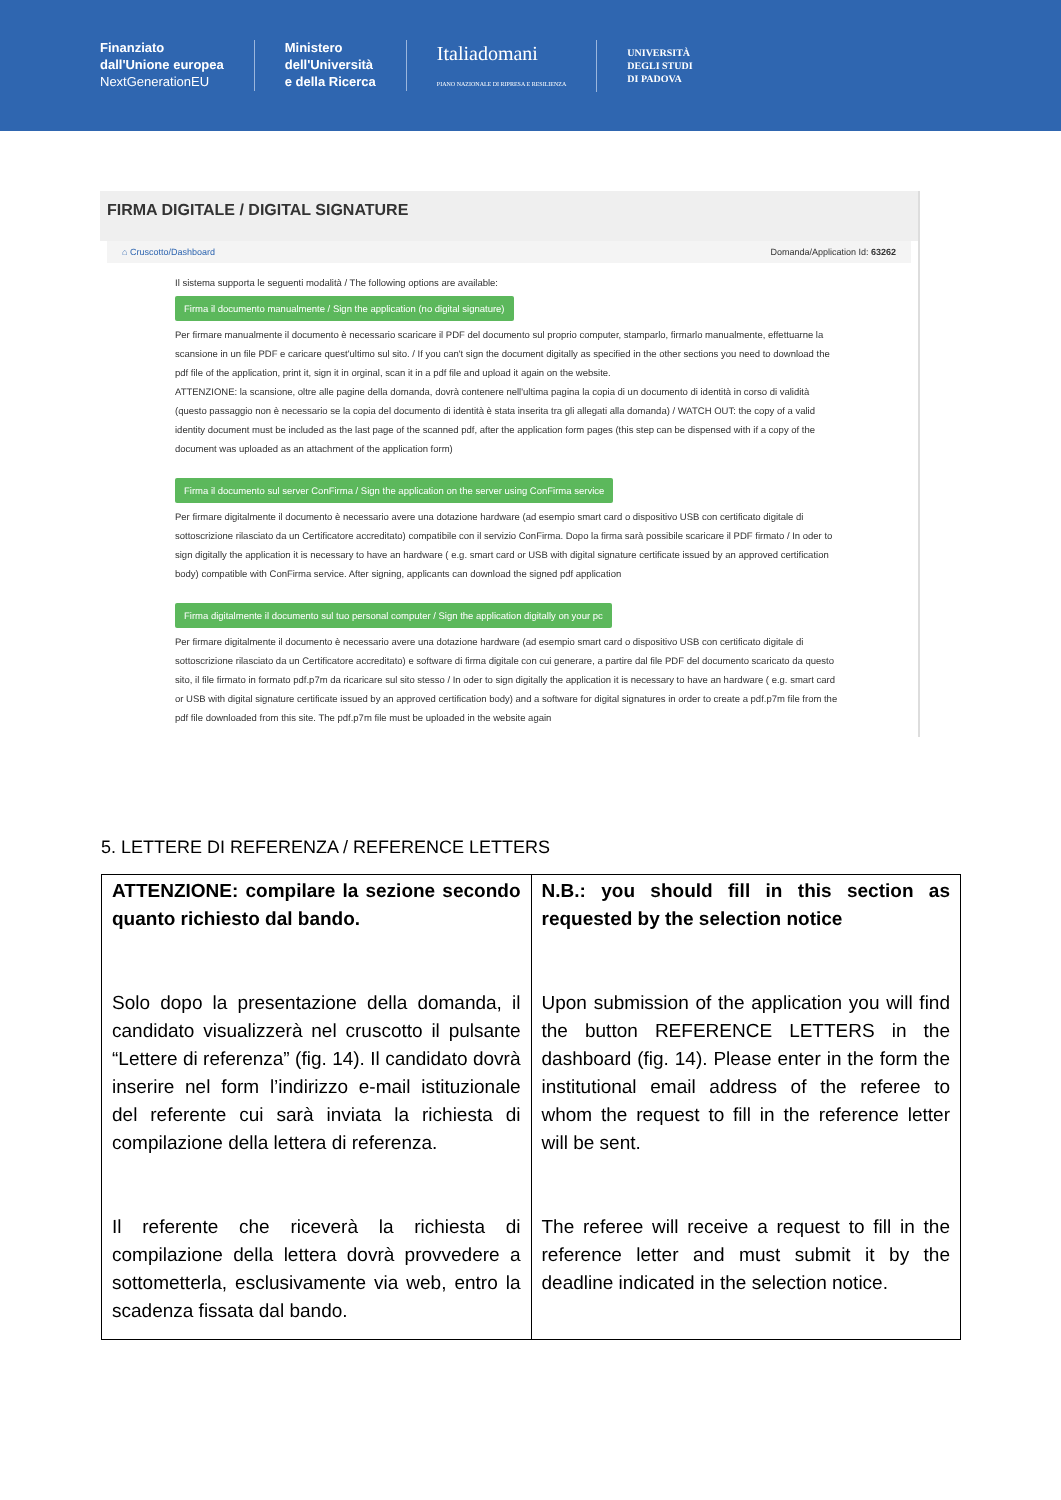Finanziato
dall'Unione europea
NextGenerationEU
Ministero
dell'Università
e della Ricerca
Italiadomani
PIANO NAZIONALE DI RIPRESA E RESILIENZA
UNIVERSITÀ
DEGLI STUDI
DI PADOVA
FIRMA DIGITALE / DIGITAL SIGNATURE
⌂ Cruscotto/Dashboard Domanda/Application Id: 63262
Il sistema supporta le seguenti modalità / The following options are available:
Firma il documento manualmente / Sign the application (no digital signature)
Per firmare manualmente il documento è necessario scaricare il PDF del documento sul proprio computer, stamparlo, firmarlo manualmente, effettuarne la scansione in un file PDF e caricare quest'ultimo sul sito. / If you can't sign the document digitally as specified in the other sections you need to download the pdf file of the application, print it, sign it in orginal, scan it in a pdf file and upload it again on the website.
ATTENZIONE: la scansione, oltre alle pagine della domanda, dovrà contenere nell'ultima pagina la copia di un documento di identità in corso di validità (questo passaggio non è necessario se la copia del documento di identità è stata inserita tra gli allegati alla domanda) / WATCH OUT: the copy of a valid identity document must be included as the last page of the scanned pdf, after the application form pages (this step can be dispensed with if a copy of the document was uploaded as an attachment of the application form)
Firma il documento sul server ConFirma / Sign the application on the server using ConFirma service
Per firmare digitalmente il documento è necessario avere una dotazione hardware (ad esempio smart card o dispositivo USB con certificato digitale di sottoscrizione rilasciato da un Certificatore accreditato) compatibile con il servizio ConFirma. Dopo la firma sarà possibile scaricare il PDF firmato / In oder to sign digitally the application it is necessary to have an hardware ( e.g. smart card or USB with digital signature certificate issued by an approved certification body) compatible with ConFirma service. After signing, applicants can download the signed pdf application
Firma digitalmente il documento sul tuo personal computer / Sign the application digitally on your pc
Per firmare digitalmente il documento è necessario avere una dotazione hardware (ad esempio smart card o dispositivo USB con certificato digitale di sottoscrizione rilasciato da un Certificatore accreditato) e software di firma digitale con cui generare, a partire dal file PDF del documento scaricato da questo sito, il file firmato in formato pdf.p7m da ricaricare sul sito stesso / In oder to sign digitally the application it is necessary to have an hardware ( e.g. smart card or USB with digital signature certificate issued by an approved certification body) and a software for digital signatures in order to create a pdf.p7m file from the pdf file downloaded from this site. The pdf.p7m file must be uploaded in the website again
5. LETTERE DI REFERENZA / REFERENCE LETTERS
| ATTENZIONE: compilare la sezione secondo quanto richiesto dal bando. Solo dopo la presentazione della domanda, il candidato visualizzerà nel cruscotto il pulsante “Lettere di referenza” (fig. 14). Il candidato dovrà inserire nel form l’indirizzo e-mail istituzionale del referente cui sarà inviata la richiesta di compilazione della lettera di referenza. Il referente che riceverà la richiesta di compilazione della lettera dovrà provvedere a sottometterla, esclusivamente via web, entro la scadenza fissata dal bando. | N.B.: you should fill in this section as requested by the selection notice Upon submission of the application you will find the button REFERENCE LETTERS in the dashboard (fig. 14). Please enter in the form the institutional email address of the referee to whom the request to fill in the reference letter will be sent. The referee will receive a request to fill in the reference letter and must submit it by the deadline indicated in the selection notice. |